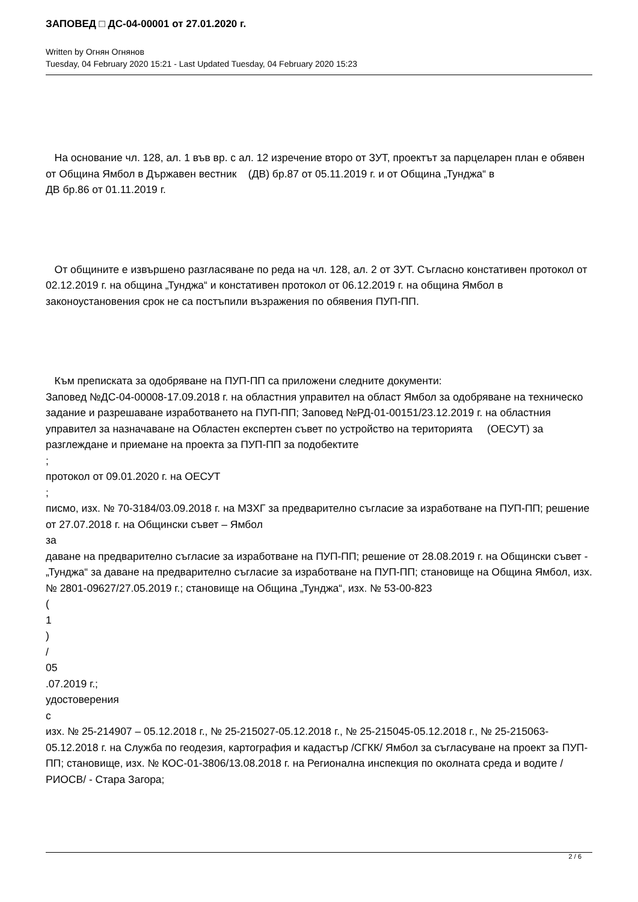ЗАПОВЕД □ ДС-04-00001 от 27.01.2020 г.
Written by Огнян Огнянов
Tuesday, 04 February 2020 15:21 - Last Updated Tuesday, 04 February 2020 15:23
На основание чл. 128, ал. 1 във вр. с ал. 12 изречение второ от ЗУТ, проектът за парцеларен план е обявен от Община Ямбол в Държавен вестник (ДВ) бр.87 от 05.11.2019 г. и от Община „Тунджа“ в
ДВ бр.86 от 01.11.2019 г.
От общините е извършено разгласяване по реда на чл. 128, ал. 2 от ЗУТ. Съгласно констативен протокол от 02.12.2019 г. на община „Тунджа“ и констативен протокол от 06.12.2019 г. на община Ямбол в законоустановения срок не са постъпили възражения по обявения ПУП-ПП.
Към преписката за одобряване на ПУП-ПП са приложени следните документи:
Заповед №ДС-04-00008-17.09.2018 г. на областния управител на област Ямбол за одобряване на техническо задание и разрешаване изработването на ПУП-ПП; Заповед №РД-01-00151/23.12.2019 г. на областния управител за назначаване на Областен експертен съвет по устройство на територията (ОЕСУТ) за разглеждане и приемане на проекта за ПУП-ПП за подобектите
;
протокол от 09.01.2020 г. на ОЕСУТ
;
писмо, изх. № 70-3184/03.09.2018 г. на МЗХГ за предварително съгласие за изработване на ПУП-ПП; решение от 27.07.2018 г. на Общински съвет – Ямбол
за
даване на предварително съгласие за изработване на ПУП-ПП; решение от 28.08.2019 г. на Общински съвет - „Тунджа“ за даване на предварително съгласие за изработване на ПУП-ПП; становище на Община Ямбол, изх. № 2801-09627/27.05.2019 г.; становище на Община „Тунджа“, изх. № 53-00-823
(
1
)
/
05
.07.2019 г.;
удостоверения
с
изх. № 25-214907 – 05.12.2018 г., № 25-215027-05.12.2018 г., № 25-215045-05.12.2018 г., № 25-215063-05.12.2018 г. на Служба по геодезия, картография и кадастър /СГКК/ Ямбол за съгласуване на проект за ПУП-ПП; становище, изх. № КОС-01-3806/13.08.2018 г. на Регионална инспекция по околната среда и водите /РИОСВ/ - Стара Загора;
2 / 6